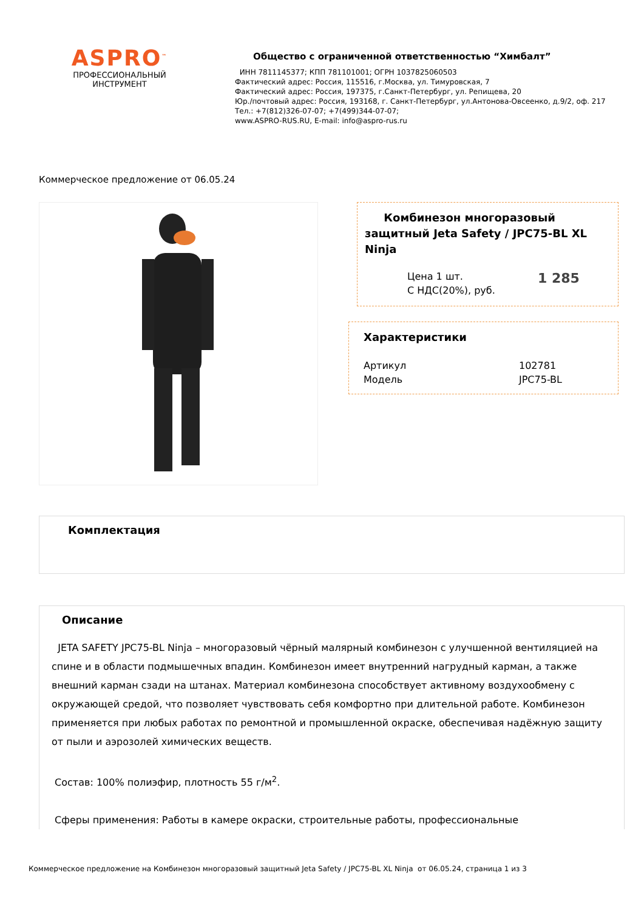ASPRO<sup>™</sup>
ПРОФЕССИОНАЛЬНЫЙ
ИНСТРУМЕНТ
Общество с ограниченной ответственностью “Химбалт”
ИНН 7811145377; КПП 781101001; ОГРН 1037825060503
Фактический адрес: Россия, 115516, г.Москва, ул. Тимуровская, 7
Фактический адрес: Россия, 197375, г.Санкт-Петербург, ул. Репищева, 20
Юр./почтовый адрес: Россия, 193168, г. Санкт-Петербург, ул.Антонова-Овсеенко, д.9/2, оф. 217
Тел.: +7(812)326-07-07; +7(499)344-07-07;
www.ASPRO-RUS.RU, E-mail: info@aspro-rus.ru
Коммерческое предложение от 06.05.24
Комбинезон многоразовый защитный Jeta Safety / JPC75-BL XL Ninja
| Цена 1 шт. | 1 285 |
| С НДС(20%), руб. | |
Характеристики
| Артикул | 102781 |
| Модель | JPC75-BL |
Комплектация
Описание
JETA SAFETY JPC75-BL Ninja – многоразовый чёрный малярный комбинезон с улучшенной вентиляцией на спине и в области подмышечных впадин. Комбинезон имеет внутренний нагрудный карман, а также внешний карман сзади на штанах. Материал комбинезона способствует активному воздухообмену с окружающей средой, что позволяет чувствовать себя комфортно при длительной работе. Комбинезон применяется при любых работах по ремонтной и промышленной окраске, обеспечивая надёжную защиту от пыли и аэрозолей химических веществ.
Состав: 100% полиэфир, плотность 55 г/м<sup>2</sup>.
Сферы применения: Работы в камере окраски, строительные работы, профессиональные
Коммерческое предложение на Комбинезон многоразовый защитный Jeta Safety / JPC75-BL XL Ninja от 06.05.24, страница 1 из 3